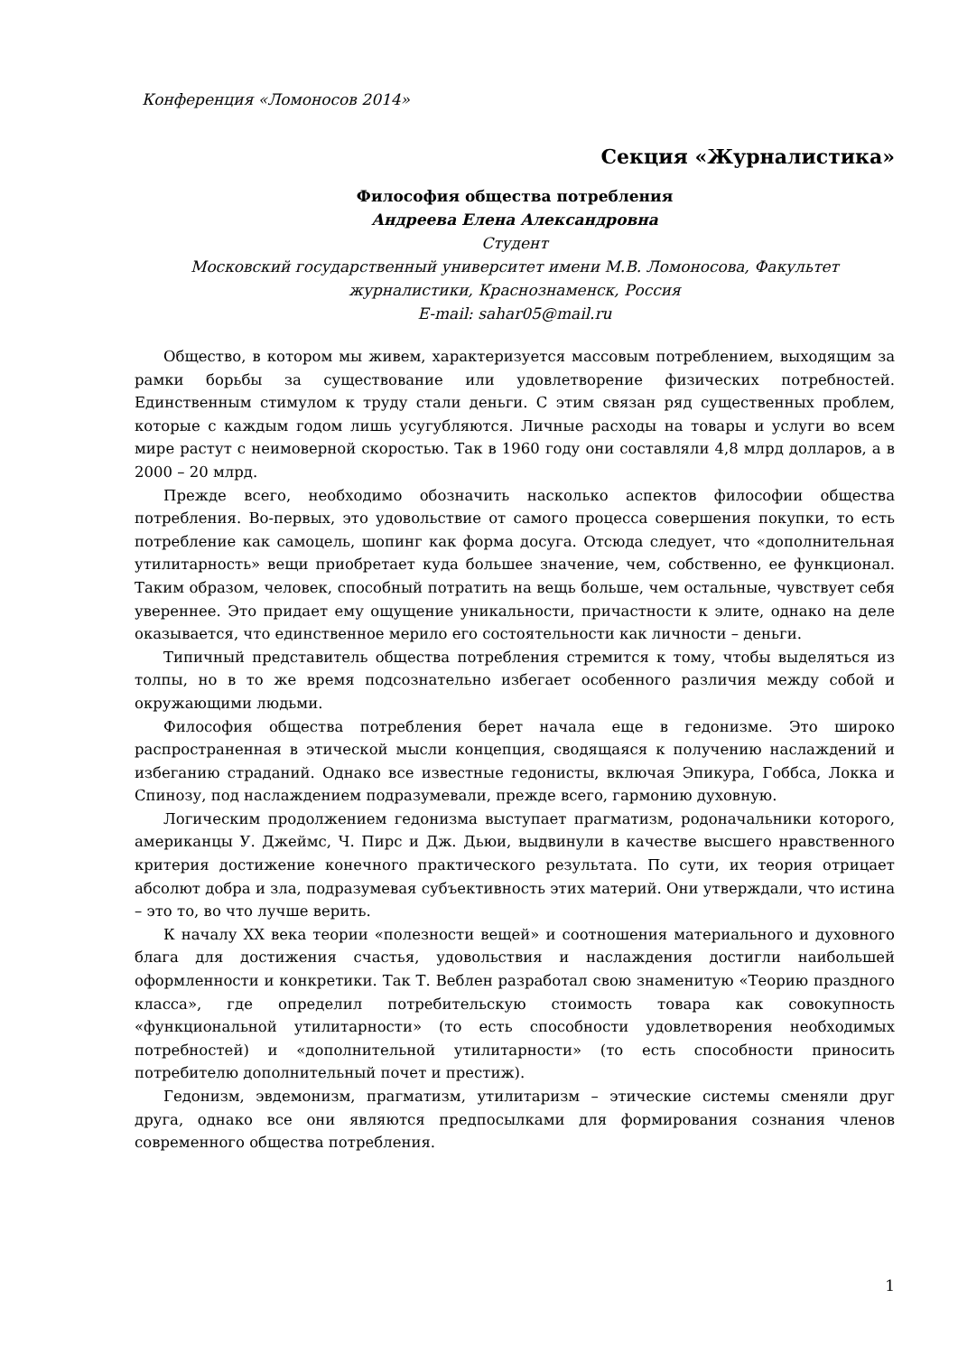Конференция «Ломоносов 2014»
Секция «Журналистика»
Философия общества потребления
Андреева Елена Александровна
Студент
Московский государственный университет имени М.В. Ломоносова, Факультет журналистики, Краснознаменск, Россия
E-mail: sahar05@mail.ru
Общество, в котором мы живем, характеризуется массовым потреблением, выходящим за рамки борьбы за существование или удовлетворение физических потребностей. Единственным стимулом к труду стали деньги. С этим связан ряд существенных проблем, которые с каждым годом лишь усугубляются. Личные расходы на товары и услуги во всем мире растут с неимоверной скоростью. Так в 1960 году они составляли 4,8 млрд долларов, а в 2000 – 20 млрд.
Прежде всего, необходимо обозначить насколько аспектов философии общества потребления. Во-первых, это удовольствие от самого процесса совершения покупки, то есть потребление как самоцель, шопинг как форма досуга. Отсюда следует, что «дополнительная утилитарность» вещи приобретает куда большее значение, чем, собственно, ее функционал. Таким образом, человек, способный потратить на вещь больше, чем остальные, чувствует себя увереннее. Это придает ему ощущение уникальности, причастности к элите, однако на деле оказывается, что единственное мерило его состоятельности как личности – деньги.
Типичный представитель общества потребления стремится к тому, чтобы выделяться из толпы, но в то же время подсознательно избегает особенного различия между собой и окружающими людьми.
Философия общества потребления берет начала еще в гедонизме. Это широко распространенная в этической мысли концепция, сводящаяся к получению наслаждений и избеганию страданий. Однако все известные гедонисты, включая Эпикура, Гоббса, Локка и Спинозу, под наслаждением подразумевали, прежде всего, гармонию духовную.
Логическим продолжением гедонизма выступает прагматизм, родоначальники которого, американцы У. Джеймс, Ч. Пирс и Дж. Дьюи, выдвинули в качестве высшего нравственного критерия достижение конечного практического результата. По сути, их теория отрицает абсолют добра и зла, подразумевая субъективность этих материй. Они утверждали, что истина – это то, во что лучше верить.
К началу XX века теории «полезности вещей» и соотношения материального и духовного блага для достижения счастья, удовольствия и наслаждения достигли наибольшей оформленности и конкретики. Так Т. Веблен разработал свою знаменитую «Теорию праздного класса», где определил потребительскую стоимость товара как совокупность «функциональной утилитарности» (то есть способности удовлетворения необходимых потребностей) и «дополнительной утилитарности» (то есть способности приносить потребителю дополнительный почет и престиж).
Гедонизм, эвдемонизм, прагматизм, утилитаризм – этические системы сменяли друг друга, однако все они являются предпосылками для формирования сознания членов современного общества потребления.
1